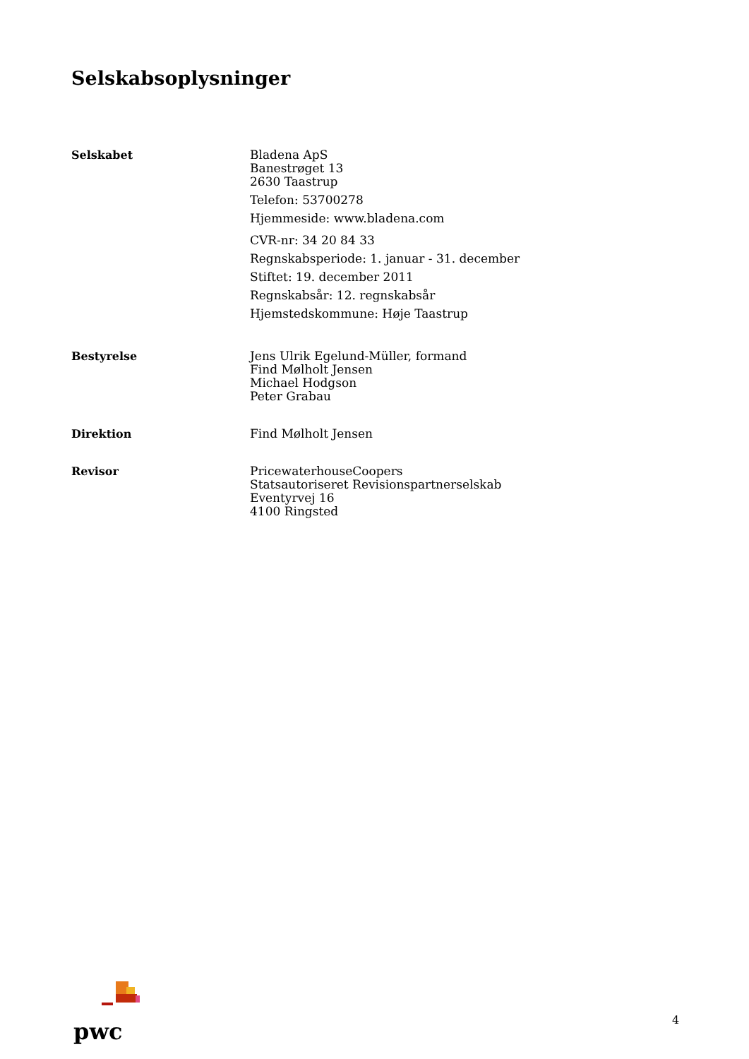Selskabsoplysninger
Selskabet Bladena ApS
Banestrøget 13
2630 Taastrup
Telefon: 53700278
Hjemmeside: www.bladena.com
CVR-nr: 34 20 84 33
Regnskabsperiode: 1. januar - 31. december
Stiftet: 19. december 2011
Regnskabsår: 12. regnskabsår
Hjemstedskommune: Høje Taastrup
Bestyrelse Jens Ulrik Egelund-Müller, formand
Find Mølholt Jensen
Michael Hodgson
Peter Grabau
Direktion Find Mølholt Jensen
Revisor PricewaterhouseCoopers
Statsautoriseret Revisionspartnerselskab
Eventyrvej 16
4100 Ringsted
pwc
4